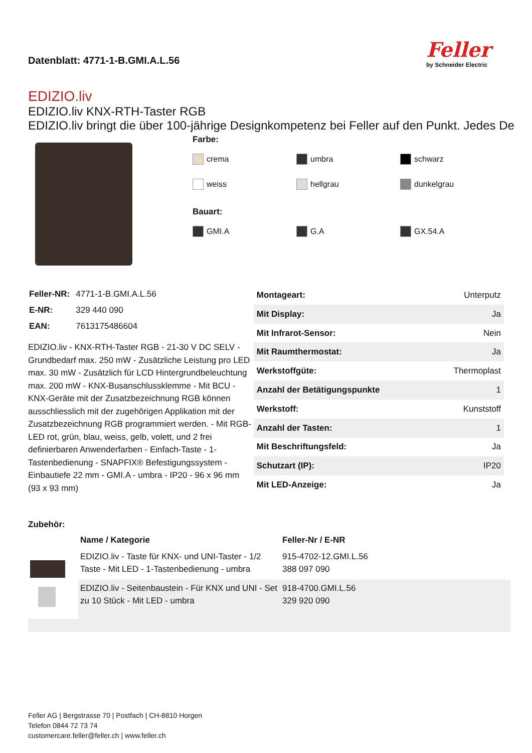Datenblatt: 4771-1-B.GMI.A.L.56
Feller
by Schneider Electric
EDIZIO.liv
EDIZIO.liv KNX-RTH-Taster RGB
EDIZIO.liv bringt die über 100-jährige Designkompetenz bei Feller auf den Punkt. Jedes De
Farbe:
crema
umbra
schwarz
weiss
hellgrau
dunkelgrau
Bauart:
GMI.A
G.A
GX.54.A
| Feller-NR: | 4771-1-B.GMI.A.L.56 |
| E-NR: | 329 440 090 |
| EAN: | 7613175486604 |
EDIZIO.liv - KNX-RTH-Taster RGB - 21-30 V DC SELV - Grundbedarf max. 250 mW - Zusätzliche Leistung pro LED max. 30 mW - Zusätzlich für LCD Hintergrundbeleuchtung max. 200 mW - KNX-Busanschlussklemme - Mit BCU - KNX-Geräte mit der Zusatzbezeichnung RGB können ausschliesslich mit der zugehörigen Applikation mit der Zusatzbezeichnung RGB programmiert werden. - Mit RGB-LED rot, grün, blau, weiss, gelb, volett, und 2 frei definierbaren Anwenderfarben - Einfach-Taste - 1-Tastenbedienung - SNAPFIX® Befestigungssystem - Einbautiefe 22 mm - GMI.A - umbra - IP20 - 96 x 96 mm (93 x 93 mm)
| Montageart: | Unterputz |
| Mit Display: | Ja |
| Mit Infrarot-Sensor: | Nein |
| Mit Raumthermostat: | Ja |
| Werkstoffgüte: | Thermoplast |
| Anzahl der Betätigungspunkte | 1 |
| Werkstoff: | Kunststoff |
| Anzahl der Tasten: | 1 |
| Mit Beschriftungsfeld: | Ja |
| Schutzart (IP): | IP20 |
| Mit LED-Anzeige: | Ja |
Zubehör:
| | Name / Kategorie | Feller-Nr / E-NR |
| | EDIZIO.liv - Taste für KNX- und UNI-Taster - 1/2 Taste - Mit LED - 1-Tastenbedienung - umbra | 915-4702-12.GMI.L.56 388 097 090 |
| | EDIZIO.liv - Seitenbaustein - Für KNX und UNI - Set zu 10 Stück - Mit LED - umbra | 918-4700.GMI.L.56 329 920 090 |
Feller AG | Bergstrasse 70 | Postfach | CH-8810 Horgen
Telefon 0844 72 73 74
customercare.feller@feller.ch | www.feller.ch